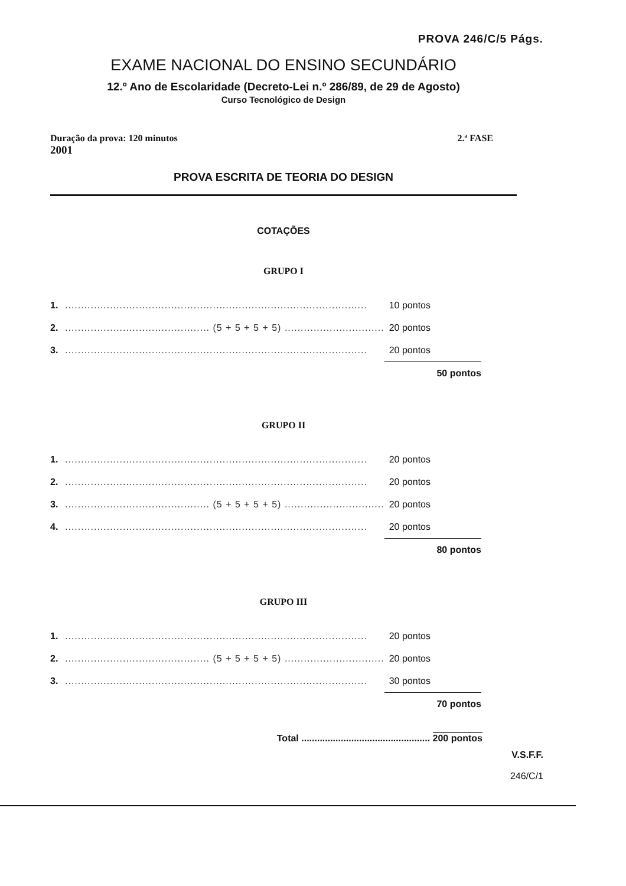PROVA 246/C/5 Págs.
EXAME NACIONAL DO ENSINO SECUNDÁRIO
12.º Ano de Escolaridade (Decreto-Lei n.º 286/89, de 29 de Agosto)
Curso Tecnológico de Design
Duração da prova: 120 minutos 2.ª FASE
2001
PROVA ESCRITA DE TEORIA DO DESIGN
COTAÇÕES
GRUPO I
| 1. | .............................................................................................. | 10 pontos | |
| 2. | ............................................. (5 + 5 + 5 + 5) ............................... | 20 pontos | |
| 3. | .............................................................................................. | 20 pontos | |
| | | 50 pontos | |
GRUPO II
| 1. | .............................................................................................. | 20 pontos | |
| 2. | .............................................................................................. | 20 pontos | |
| 3. | ............................................. (5 + 5 + 5 + 5) ............................... | 20 pontos | |
| 4. | .............................................................................................. | 20 pontos | |
| | | 80 pontos | |
GRUPO III
| 1. | .............................................................................................. | 20 pontos | |
| 2. | ............................................. (5 + 5 + 5 + 5) ............................... | 20 pontos | |
| 3. | .............................................................................................. | 30 pontos | |
| | | 70 pontos | |
Total ................................................. 200 pontos
V.S.F.F.
246/C/1